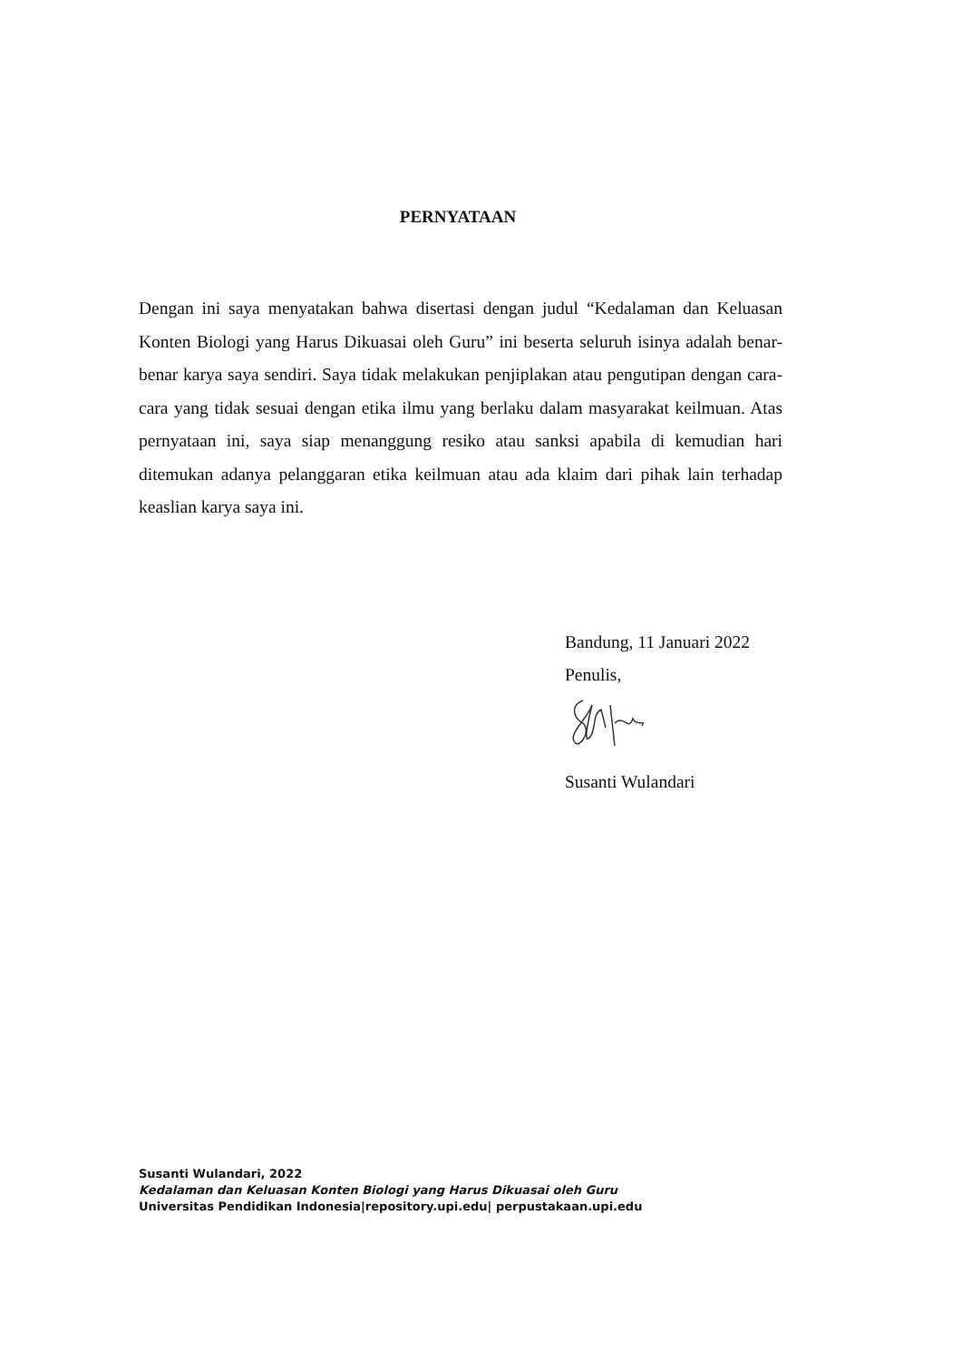PERNYATAAN
Dengan ini saya menyatakan bahwa disertasi dengan judul “Kedalaman dan Keluasan Konten Biologi yang Harus Dikuasai oleh Guru” ini beserta seluruh isinya adalah benar-benar karya saya sendiri. Saya tidak melakukan penjiplakan atau pengutipan dengan cara-cara yang tidak sesuai dengan etika ilmu yang berlaku dalam masyarakat keilmuan. Atas pernyataan ini, saya siap menanggung resiko atau sanksi apabila di kemudian hari ditemukan adanya pelanggaran etika keilmuan atau ada klaim dari pihak lain terhadap keaslian karya saya ini.
Bandung, 11 Januari 2022
Penulis,
Susanti Wulandari
Susanti Wulandari, 2022
Kedalaman dan Keluasan Konten Biologi yang Harus Dikuasai oleh Guru
Universitas Pendidikan Indonesia|repository.upi.edu| perpustakaan.upi.edu